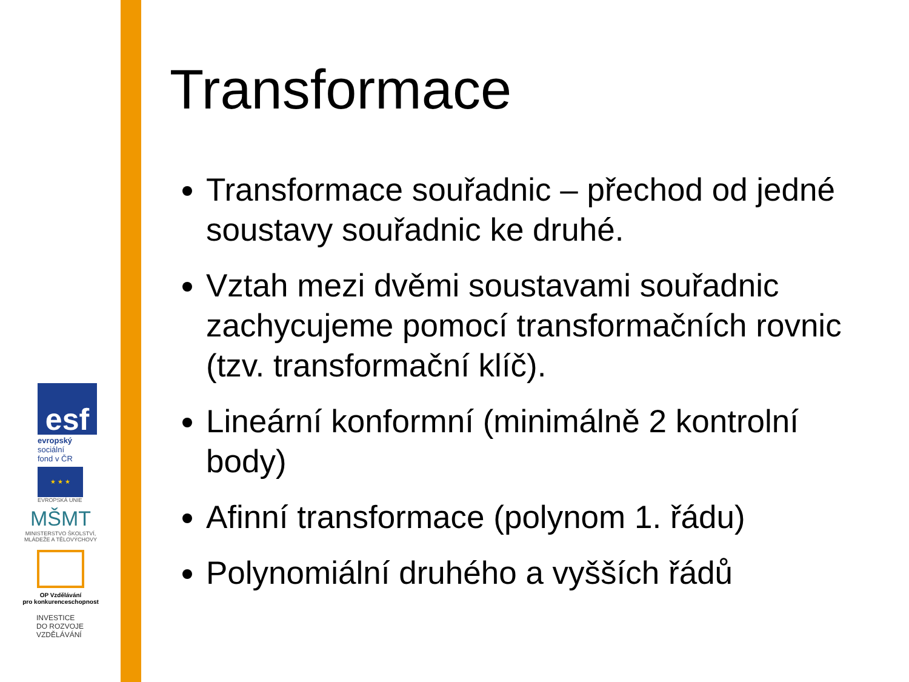esf
evropský
sociální
fond v ČR
★ ★ ★
EVROPSKÁ UNIE
MŠMT
MINISTERSTVO ŠKOLSTVÍ,
MLÁDEŽE A TĚLOVÝCHOVY
OP Vzdělávání
pro konkurenceschopnost
INVESTICE
DO ROZVOJE
VZDĚLÁVÁNÍ
Transformace
Transformace souřadnic – přechod od jedné soustavy souřadnic ke druhé.
Vztah mezi dvěmi soustavami souřadnic zachycujeme pomocí transformačních rovnic (tzv. transformační klíč).
Lineární konformní (minimálně 2 kontrolní body)
Afinní transformace (polynom 1. řádu)
Polynomiální druhého a vyšších řádů